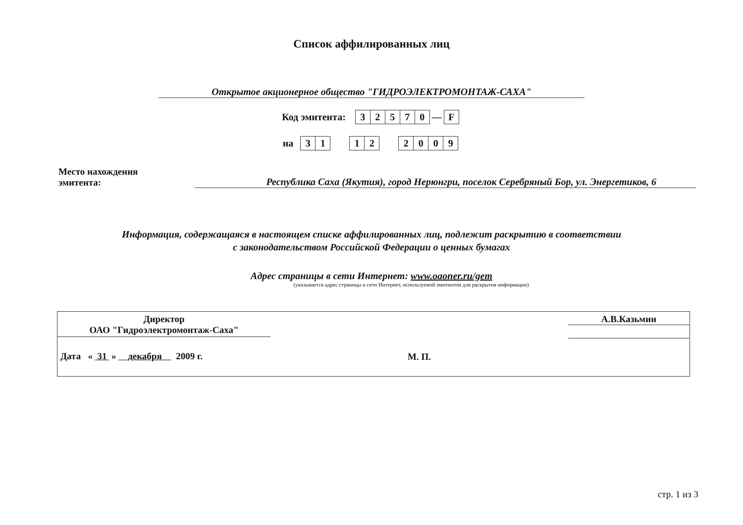Список аффилированных лиц
Открытое акционерное общество "ГИДРОЭЛЕКТРОМОНТАЖ-САХА"
Код эмитента: 32570 — F
на 31 12 2009
Место нахождения
эмитента:
Республика Саха (Якутия), город Нерюнгри, поселок Серебряный Бор, ул. Энергетиков, 6
Информация, содержащаяся в настоящем списке аффилированных лиц, подлежит раскрытию в соответствии
с законодательством Российской Федерации о ценных бумагах
Адрес страницы в сети Интернет: www.oaoner.ru/gem
(указывается адрес страницы в сети Интернет, используемой эмитентом для раскрытия информации)
Директор
ОАО "Гидроэлектромонтаж-Саха"
Дата « 31 » декабря 2009 г.
М. П.
А.В.Казьмин
стр. 1 из 3